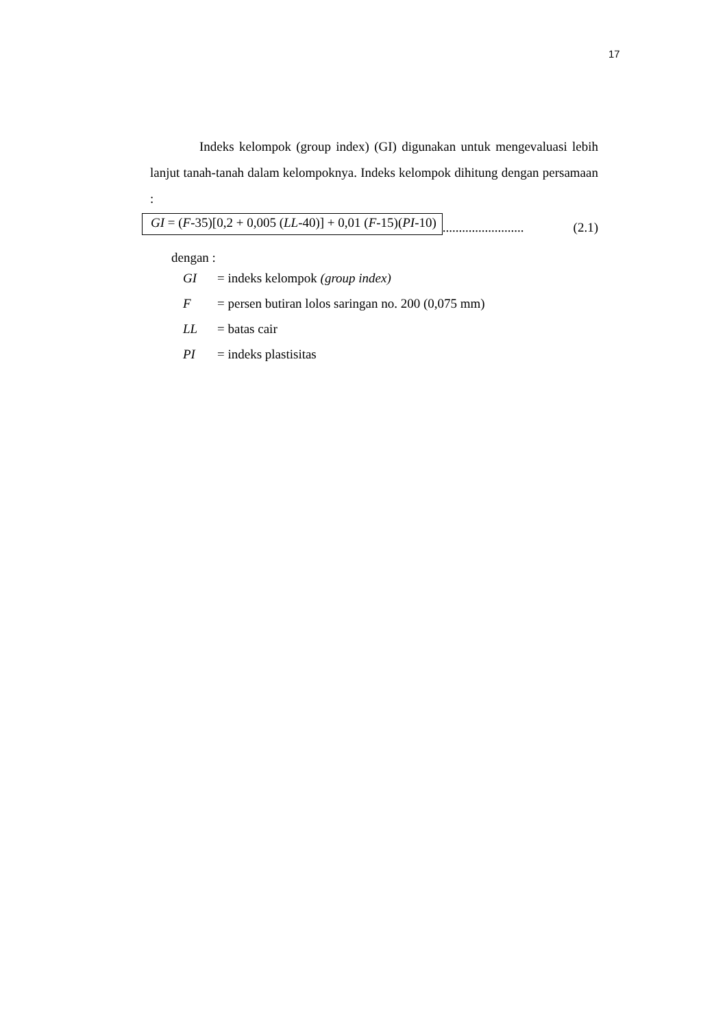17
Indeks kelompok (group index) (GI) digunakan untuk mengevaluasi lebih lanjut tanah-tanah dalam kelompoknya. Indeks kelompok dihitung dengan persamaan :
GI = (F-35)[0,2 + 0,005 (LL-40)] + 0,01 (F-15)(PI-10)......................... (2.1)
dengan :
GI = indeks kelompok (group index)
F = persen butiran lolos saringan no. 200 (0,075 mm)
LL = batas cair
PI = indeks plastisitas